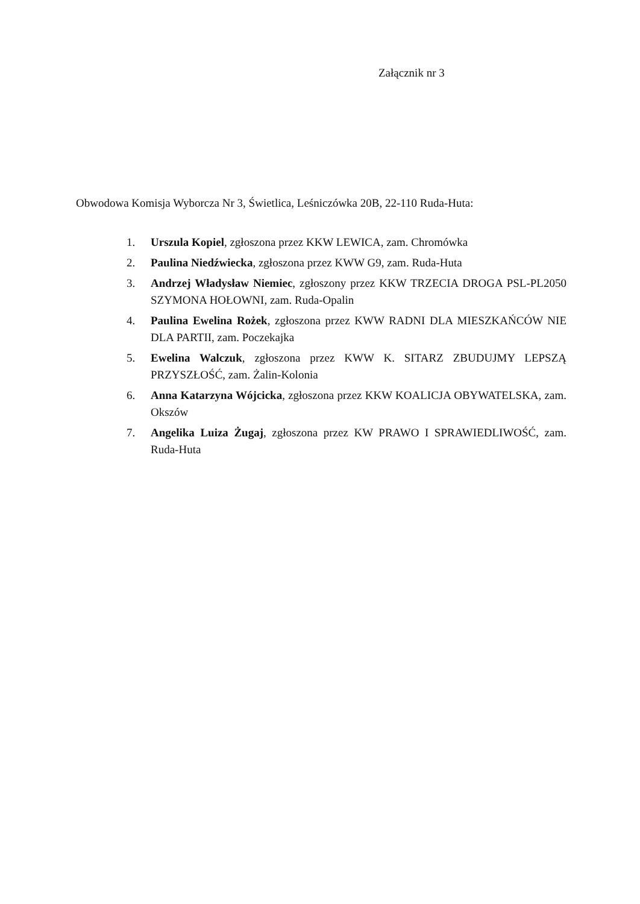Załącznik nr 3
Obwodowa Komisja Wyborcza Nr 3, Świetlica, Leśniczówka 20B, 22-110 Ruda-Huta:
1. Urszula Kopiel, zgłoszona przez KKW LEWICA, zam. Chromówka
2. Paulina Niedźwiecka, zgłoszona przez KWW G9, zam. Ruda-Huta
3. Andrzej Władysław Niemiec, zgłoszony przez KKW TRZECIA DROGA PSL-PL2050 SZYMONA HOŁOWNI, zam. Ruda-Opalin
4. Paulina Ewelina Rożek, zgłoszona przez KWW RADNI DLA MIESZKAŃCÓW NIE DLA PARTII, zam. Poczekajka
5. Ewelina Walczuk, zgłoszona przez KWW K. SITARZ ZBUDUJMY LEPSZĄ PRZYSZŁOŚĆ, zam. Żalin-Kolonia
6. Anna Katarzyna Wójcicka, zgłoszona przez KKW KOALICJA OBYWATELSKA, zam. Okszów
7. Angelika Luiza Żugaj, zgłoszona przez KW PRAWO I SPRAWIEDLIWOŚĆ, zam. Ruda-Huta